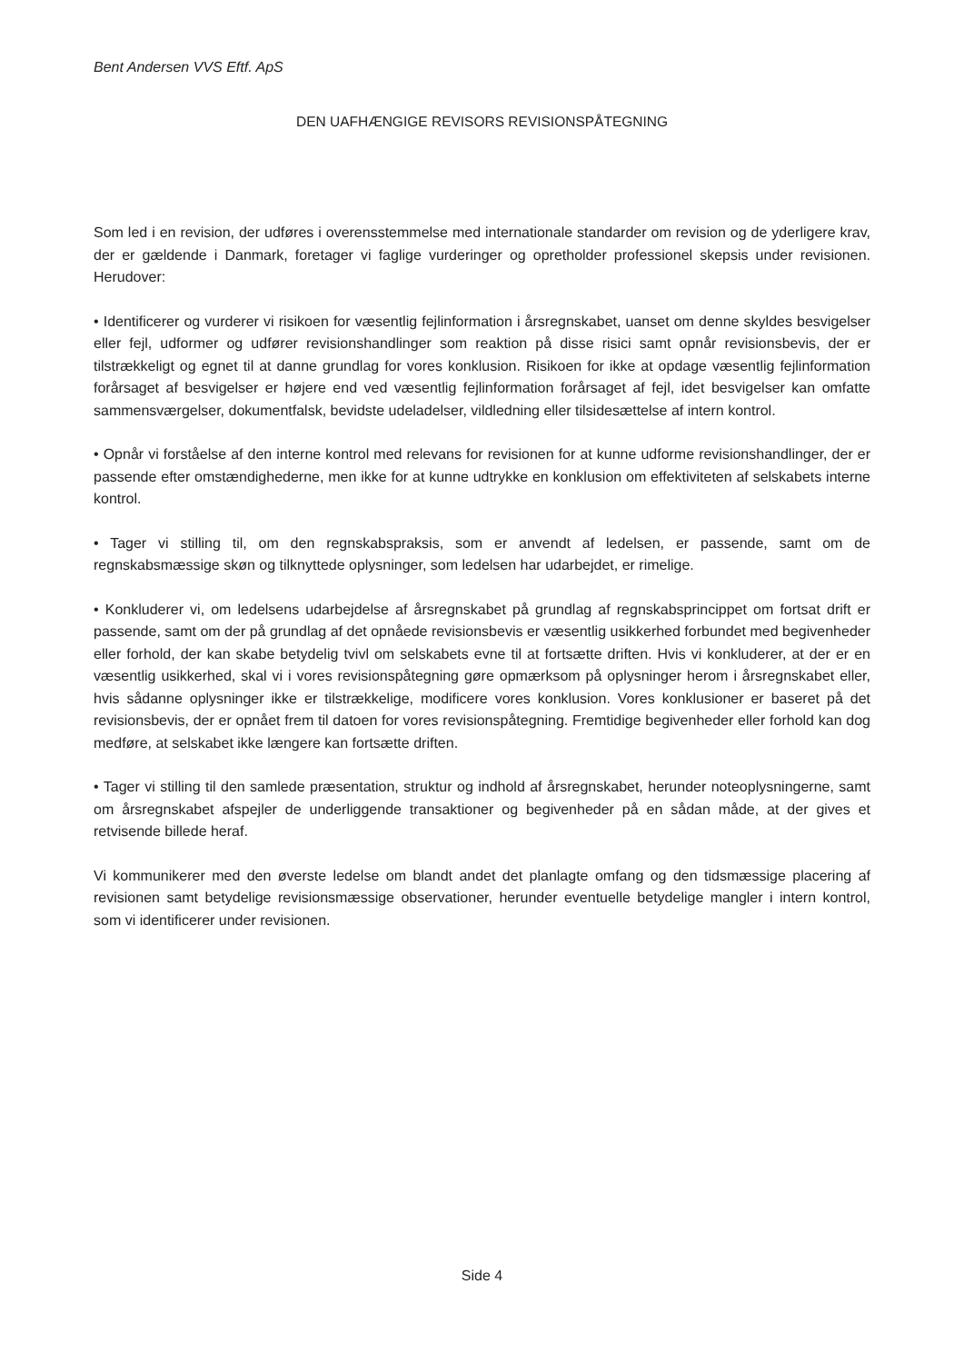Bent Andersen VVS Eftf. ApS
DEN UAFHÆNGIGE REVISORS REVISIONSPÅTEGNING
Som led i en revision, der udføres i overensstemmelse med internationale standarder om revision og de yderligere krav, der er gældende i Danmark, foretager vi faglige vurderinger og opretholder professionel skepsis under revisionen. Herudover:
• Identificerer og vurderer vi risikoen for væsentlig fejlinformation i årsregnskabet, uanset om denne skyldes besvigelser eller fejl, udformer og udfører revisionshandlinger som reaktion på disse risici samt opnår revisionsbevis, der er tilstrækkeligt og egnet til at danne grundlag for vores konklusion. Risikoen for ikke at opdage væsentlig fejlinformation forårsaget af besvigelser er højere end ved væsentlig fejlinformation forårsaget af fejl, idet besvigelser kan omfatte sammensværgelser, dokumentfalsk, bevidste udeladelser, vildledning eller tilsidesættelse af intern kontrol.
• Opnår vi forståelse af den interne kontrol med relevans for revisionen for at kunne udforme revisionshandlinger, der er passende efter omstændighederne, men ikke for at kunne udtrykke en konklusion om effektiviteten af selskabets interne kontrol.
• Tager vi stilling til, om den regnskabspraksis, som er anvendt af ledelsen, er passende, samt om de regnskabsmæssige skøn og tilknyttede oplysninger, som ledelsen har udarbejdet, er rimelige.
• Konkluderer vi, om ledelsens udarbejdelse af årsregnskabet på grundlag af regnskabsprincippet om fortsat drift er passende, samt om der på grundlag af det opnåede revisionsbevis er væsentlig usikkerhed forbundet med begivenheder eller forhold, der kan skabe betydelig tvivl om selskabets evne til at fortsætte driften. Hvis vi konkluderer, at der er en væsentlig usikkerhed, skal vi i vores revisionspåtegning gøre opmærksom på oplysninger herom i årsregnskabet eller, hvis sådanne oplysninger ikke er tilstrækkelige, modificere vores konklusion. Vores konklusioner er baseret på det revisionsbevis, der er opnået frem til datoen for vores revisionspåtegning. Fremtidige begivenheder eller forhold kan dog medføre, at selskabet ikke længere kan fortsætte driften.
• Tager vi stilling til den samlede præsentation, struktur og indhold af årsregnskabet, herunder noteoplysningerne, samt om årsregnskabet afspejler de underliggende transaktioner og begivenheder på en sådan måde, at der gives et retvisende billede heraf.
Vi kommunikerer med den øverste ledelse om blandt andet det planlagte omfang og den tidsmæssige placering af revisionen samt betydelige revisionsmæssige observationer, herunder eventuelle betydelige mangler i intern kontrol, som vi identificerer under revisionen.
Side 4